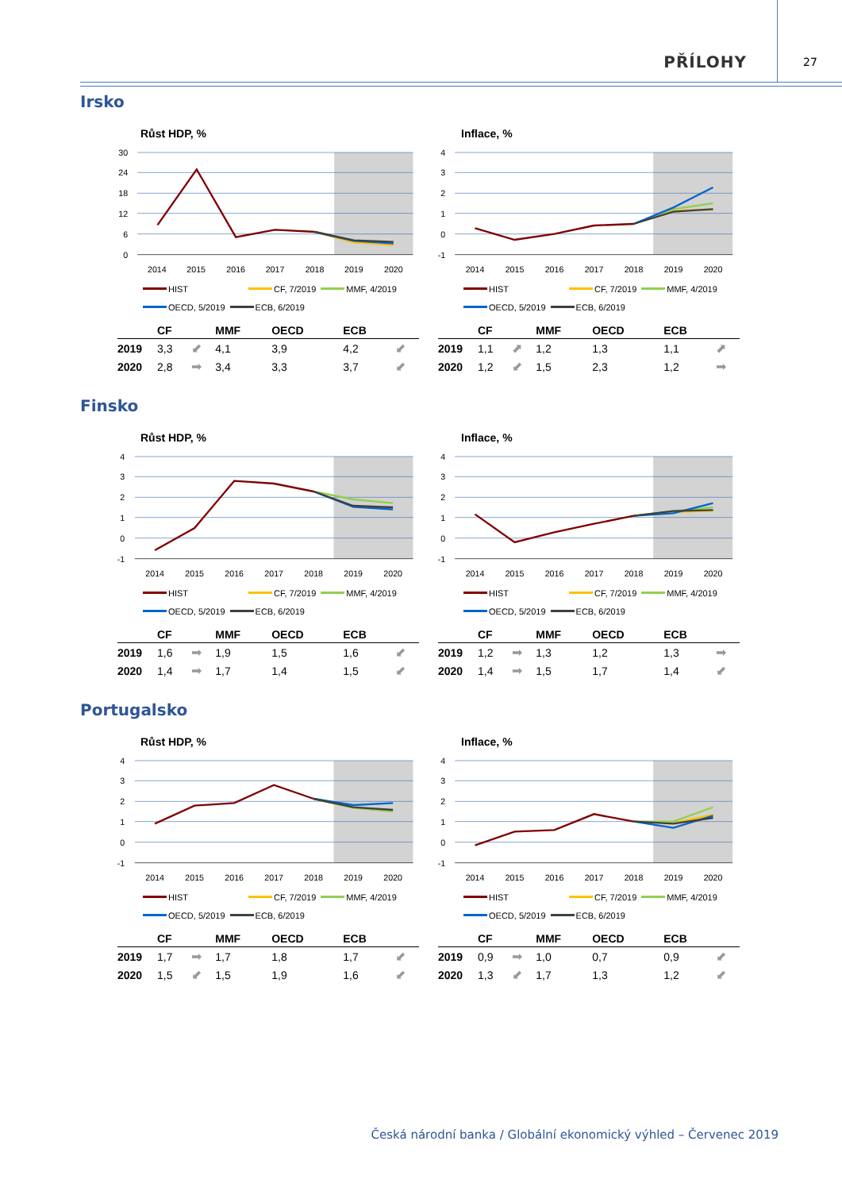PŘÍLOHY
27
Irsko
Růst HDP, % Inflace, %
30
24
18
12
6
0
4
3
2
1
0
-1
2014
2015
2016
2017
2018
2019
2020
2014
2015
2016
2017
2018
2019
2020
HIST CF, 7/2019 MMF, 4/2019
OECD, 5/2019 ECB, 6/2019
HIST CF, 7/2019 MMF, 4/2019
OECD, 5/2019 ECB, 6/2019
| | CF | | MMF | OECD | ECB | |
| --- | --- | --- | --- | --- | --- | --- |
| 2019 | 3,3 | ⬋ | 4,1 | 3,9 | 4,2 | ⬋ |
| 2020 | 2,8 | ➡ | 3,4 | 3,3 | 3,7 | ⬋ |
| | CF | | MMF | OECD | ECB | |
| --- | --- | --- | --- | --- | --- | --- |
| 2019 | 1,1 | ⬈ | 1,2 | 1,3 | 1,1 | ⬈ |
| 2020 | 1,2 | ⬋ | 1,5 | 2,3 | 1,2 | ➡ |
Finsko
Růst HDP, % Inflace, %
4
3
2
1
0
-1
4
3
2
1
0
-1
2014
2015
2016
2017
2018
2019
2020
2014
2015
2016
2017
2018
2019
2020
HIST CF, 7/2019 MMF, 4/2019
OECD, 5/2019 ECB, 6/2019
HIST CF, 7/2019 MMF, 4/2019
OECD, 5/2019 ECB, 6/2019
| | CF | | MMF | OECD | ECB | |
| --- | --- | --- | --- | --- | --- | --- |
| 2019 | 1,6 | ➡ | 1,9 | 1,5 | 1,6 | ⬋ |
| 2020 | 1,4 | ➡ | 1,7 | 1,4 | 1,5 | ⬋ |
| | CF | | MMF | OECD | ECB | |
| --- | --- | --- | --- | --- | --- | --- |
| 2019 | 1,2 | ➡ | 1,3 | 1,2 | 1,3 | ➡ |
| 2020 | 1,4 | ➡ | 1,5 | 1,7 | 1,4 | ⬋ |
Portugalsko
Růst HDP, % Inflace, %
4
3
2
1
0
-1
4
3
2
1
0
-1
2014
2015
2016
2017
2018
2019
2020
2014
2015
2016
2017
2018
2019
2020
HIST CF, 7/2019 MMF, 4/2019
OECD, 5/2019 ECB, 6/2019
HIST CF, 7/2019 MMF, 4/2019
OECD, 5/2019 ECB, 6/2019
| | CF | | MMF | OECD | ECB | |
| --- | --- | --- | --- | --- | --- | --- |
| 2019 | 1,7 | ➡ | 1,7 | 1,8 | 1,7 | ⬋ |
| 2020 | 1,5 | ⬋ | 1,5 | 1,9 | 1,6 | ⬋ |
| | CF | | MMF | OECD | ECB | |
| --- | --- | --- | --- | --- | --- | --- |
| 2019 | 0,9 | ➡ | 1,0 | 0,7 | 0,9 | ⬋ |
| 2020 | 1,3 | ⬋ | 1,7 | 1,3 | 1,2 | ⬋ |
Česká národní banka / Globální ekonomický výhled – Červenec 2019